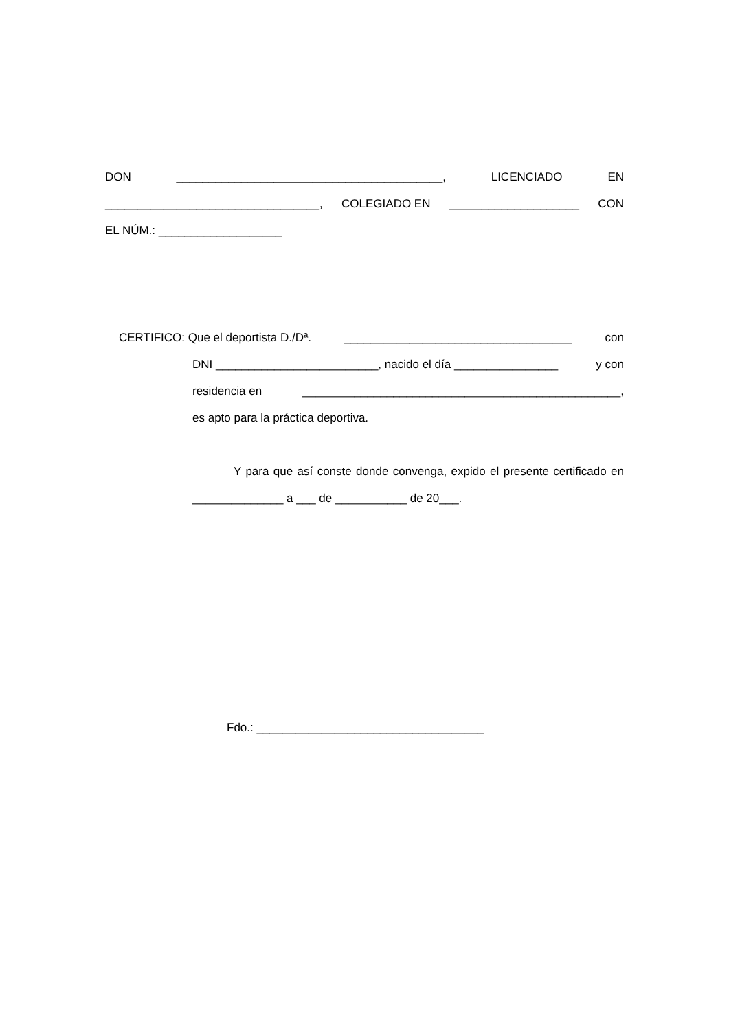DON _________________________________________, LICENCIADO EN
_________________________________, COLEGIADO EN ____________________ CON
EL NÚM.: ___________________
CERTIFICO: Que el deportista D./Dª. ___________________________________ con
DNI _________________________, nacido el día ________________ y con
residencia en _________________________________________________,
es apto para la práctica deportiva.
Y para que así conste donde convenga, expido el presente certificado en ______________ a ___ de ___________ de 20___.
Fdo.: ___________________________________